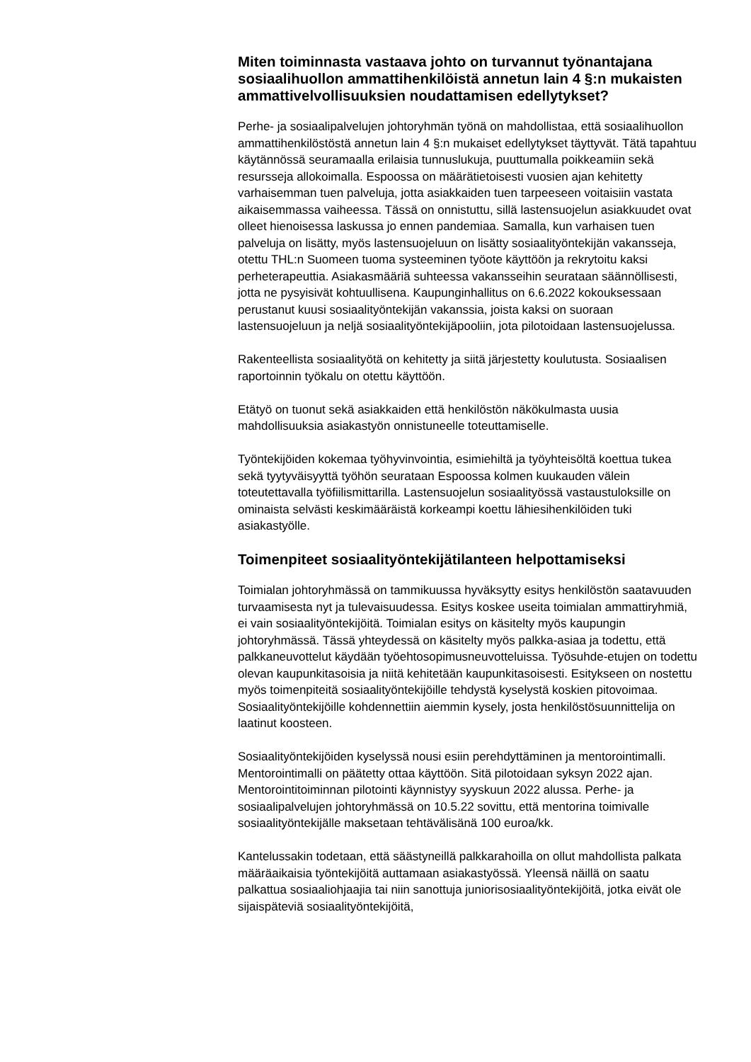Miten toiminnasta vastaava johto on turvannut työnantajana sosiaalihuollon ammattihenkilöistä annetun lain 4 §:n mukaisten ammattivelvollisuuksien noudattamisen edellytykset?
Perhe- ja sosiaalipalvelujen johtoryhmän työnä on mahdollistaa, että sosiaalihuollon ammattihenkilöstöstä annetun lain 4 §:n mukaiset edellytykset täyttyvät. Tätä tapahtuu käytännössä seuramaalla erilaisia tunnuslukuja, puuttumalla poikkeamiin sekä resursseja allokoimalla. Espoossa on määrätietoisesti vuosien ajan kehitetty varhaisemman tuen palveluja, jotta asiakkaiden tuen tarpeeseen voitaisiin vastata aikaisemmassa vaiheessa. Tässä on onnistuttu, sillä lastensuojelun asiakkuudet ovat olleet hienoisessa laskussa jo ennen pandemiaa. Samalla, kun varhaisen tuen palveluja on lisätty, myös lastensuojeluun on lisätty sosiaalityöntekijän vakansseja, otettu THL:n Suomeen tuoma systeeminen työote käyttöön ja rekrytoitu kaksi perheterapeuttia. Asiakasmääriä suhteessa vakansseihin seurataan säännöllisesti, jotta ne pysyisivät kohtuullisena. Kaupunginhallitus on 6.6.2022 kokouksessaan perustanut kuusi sosiaalityöntekijän vakanssia, joista kaksi on suoraan lastensuojeluun ja neljä sosiaalityöntekijäpooliin, jota pilotoidaan lastensuojelussa.
Rakenteellista sosiaalityötä on kehitetty ja siitä järjestetty koulutusta. Sosiaalisen raportoinnin työkalu on otettu käyttöön.
Etätyö on tuonut sekä asiakkaiden että henkilöstön näkökulmasta uusia mahdollisuuksia asiakastyön onnistuneelle toteuttamiselle.
Työntekijöiden kokemaa työhyvinvointia, esimiehiltä ja työyhteisöltä koettua tukea sekä tyytyväisyyttä työhön seurataan Espoossa kolmen kuukauden välein toteutettavalla työfiilismittarilla. Lastensuojelun sosiaalityössä vastaustuloksille on ominaista selvästi keskimääräistä korkeampi koettu lähiesihenkilöiden tuki asiakastyölle.
Toimenpiteet sosiaalityöntekijätilanteen helpottamiseksi
Toimialan johtoryhmässä on tammikuussa hyväksytty esitys henkilöstön saatavuuden turvaamisesta nyt ja tulevaisuudessa. Esitys koskee useita toimialan ammattiryhmiä, ei vain sosiaalityöntekijöitä. Toimialan esitys on käsitelty myös kaupungin johtoryhmässä. Tässä yhteydessä on käsitelty myös palkka-asiaa ja todettu, että palkkaneuvottelut käydään työehtosopimusneuvotteluissa. Työsuhde-etujen on todettu olevan kaupunkitasoisia ja niitä kehitetään kaupunkitasoisesti. Esitykseen on nostettu myös toimenpiteitä sosiaalityöntekijöille tehdystä kyselystä koskien pitovoimaa. Sosiaalityöntekijöille kohdennettiin aiemmin kysely, josta henkilöstösuunnittelija on laatinut koosteen.
Sosiaalityöntekijöiden kyselyssä nousi esiin perehdyttäminen ja mentorointimalli. Mentorointimalli on päätetty ottaa käyttöön. Sitä pilotoidaan syksyn 2022 ajan. Mentorointitoiminnan pilotointi käynnistyy syyskuun 2022 alussa. Perhe- ja sosiaalipalvelujen johtoryhmässä on 10.5.22 sovittu, että mentorina toimivalle sosiaalityöntekijälle maksetaan tehtävälisänä 100 euroa/kk.
Kantelussakin todetaan, että säästyneillä palkkarahoilla on ollut mahdollista palkata määräaikaisia työntekijöitä auttamaan asiakastyössä. Yleensä näillä on saatu palkattua sosiaaliohjaajia tai niin sanottuja juniorisosiaalityöntekijöitä, jotka eivät ole sijaispäteviä sosiaalityöntekijöitä,